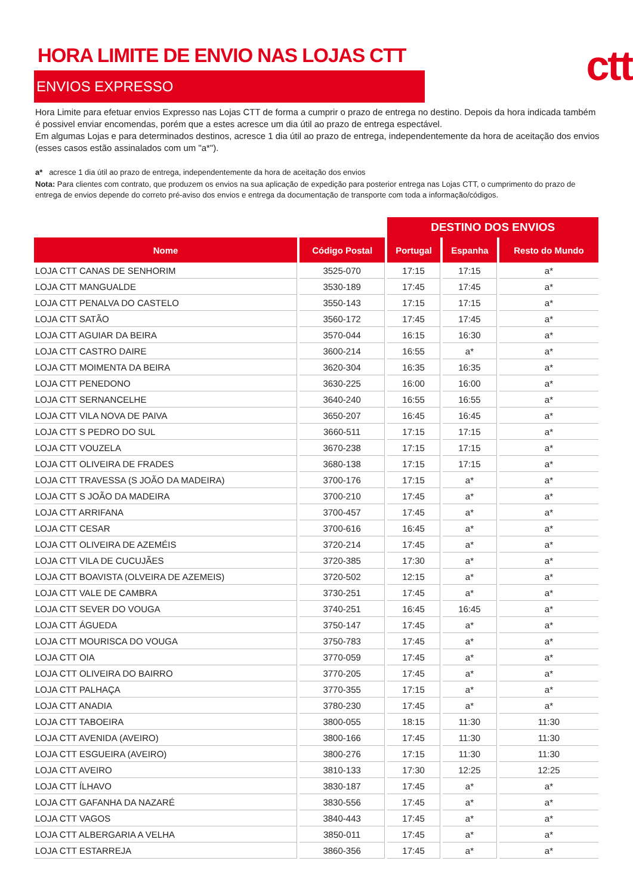ctt
HORA LIMITE DE ENVIO NAS LOJAS CTT
ENVIOS EXPRESSO
Hora Limite para efetuar envios Expresso nas Lojas CTT de forma a cumprir o prazo de entrega no destino. Depois da hora indicada também é possivel enviar encomendas, porém que a estes acresce um dia útil ao prazo de entrega espectável.
Em algumas Lojas e para determinados destinos, acresce 1 dia útil ao prazo de entrega, independentemente da hora de aceitação dos envios (esses casos estão assinalados com um "a*").
a* acresce 1 dia útil ao prazo de entrega, independentemente da hora de aceitação dos envios
Nota: Para clientes com contrato, que produzem os envios na sua aplicação de expedição para posterior entrega nas Lojas CTT, o cumprimento do prazo de entrega de envios depende do correto pré-aviso dos envios e entrega da documentação de transporte com toda a informação/códigos.
| | | DESTINO DOS ENVIOS | | |
| --- | --- | --- | --- | --- |
| Nome | Código Postal | Portugal | Espanha | Resto do Mundo |
| LOJA CTT CANAS DE SENHORIM | 3525-070 | 17:15 | 17:15 | a* |
| LOJA CTT MANGUALDE | 3530-189 | 17:45 | 17:45 | a* |
| LOJA CTT PENALVA DO CASTELO | 3550-143 | 17:15 | 17:15 | a* |
| LOJA CTT SATÃO | 3560-172 | 17:45 | 17:45 | a* |
| LOJA CTT AGUIAR DA BEIRA | 3570-044 | 16:15 | 16:30 | a* |
| LOJA CTT CASTRO DAIRE | 3600-214 | 16:55 | a* | a* |
| LOJA CTT MOIMENTA DA BEIRA | 3620-304 | 16:35 | 16:35 | a* |
| LOJA CTT PENEDONO | 3630-225 | 16:00 | 16:00 | a* |
| LOJA CTT SERNANCELHE | 3640-240 | 16:55 | 16:55 | a* |
| LOJA CTT VILA NOVA DE PAIVA | 3650-207 | 16:45 | 16:45 | a* |
| LOJA CTT S PEDRO DO SUL | 3660-511 | 17:15 | 17:15 | a* |
| LOJA CTT VOUZELA | 3670-238 | 17:15 | 17:15 | a* |
| LOJA CTT OLIVEIRA DE FRADES | 3680-138 | 17:15 | 17:15 | a* |
| LOJA CTT TRAVESSA (S JOÃO DA MADEIRA) | 3700-176 | 17:15 | a* | a* |
| LOJA CTT S JOÃO DA MADEIRA | 3700-210 | 17:45 | a* | a* |
| LOJA CTT ARRIFANA | 3700-457 | 17:45 | a* | a* |
| LOJA CTT CESAR | 3700-616 | 16:45 | a* | a* |
| LOJA CTT OLIVEIRA DE AZEMÉIS | 3720-214 | 17:45 | a* | a* |
| LOJA CTT VILA DE CUCUJÃES | 3720-385 | 17:30 | a* | a* |
| LOJA CTT BOAVISTA (OLVEIRA DE AZEMEIS) | 3720-502 | 12:15 | a* | a* |
| LOJA CTT VALE DE CAMBRA | 3730-251 | 17:45 | a* | a* |
| LOJA CTT SEVER DO VOUGA | 3740-251 | 16:45 | 16:45 | a* |
| LOJA CTT ÁGUEDA | 3750-147 | 17:45 | a* | a* |
| LOJA CTT MOURISCA DO VOUGA | 3750-783 | 17:45 | a* | a* |
| LOJA CTT OIA | 3770-059 | 17:45 | a* | a* |
| LOJA CTT OLIVEIRA DO BAIRRO | 3770-205 | 17:45 | a* | a* |
| LOJA CTT PALHAÇA | 3770-355 | 17:15 | a* | a* |
| LOJA CTT ANADIA | 3780-230 | 17:45 | a* | a* |
| LOJA CTT TABOEIRA | 3800-055 | 18:15 | 11:30 | 11:30 |
| LOJA CTT AVENIDA (AVEIRO) | 3800-166 | 17:45 | 11:30 | 11:30 |
| LOJA CTT ESGUEIRA (AVEIRO) | 3800-276 | 17:15 | 11:30 | 11:30 |
| LOJA CTT AVEIRO | 3810-133 | 17:30 | 12:25 | 12:25 |
| LOJA CTT ÍLHAVO | 3830-187 | 17:45 | a* | a* |
| LOJA CTT GAFANHA DA NAZARÉ | 3830-556 | 17:45 | a* | a* |
| LOJA CTT VAGOS | 3840-443 | 17:45 | a* | a* |
| LOJA CTT ALBERGARIA A VELHA | 3850-011 | 17:45 | a* | a* |
| LOJA CTT ESTARREJA | 3860-356 | 17:45 | a* | a* |